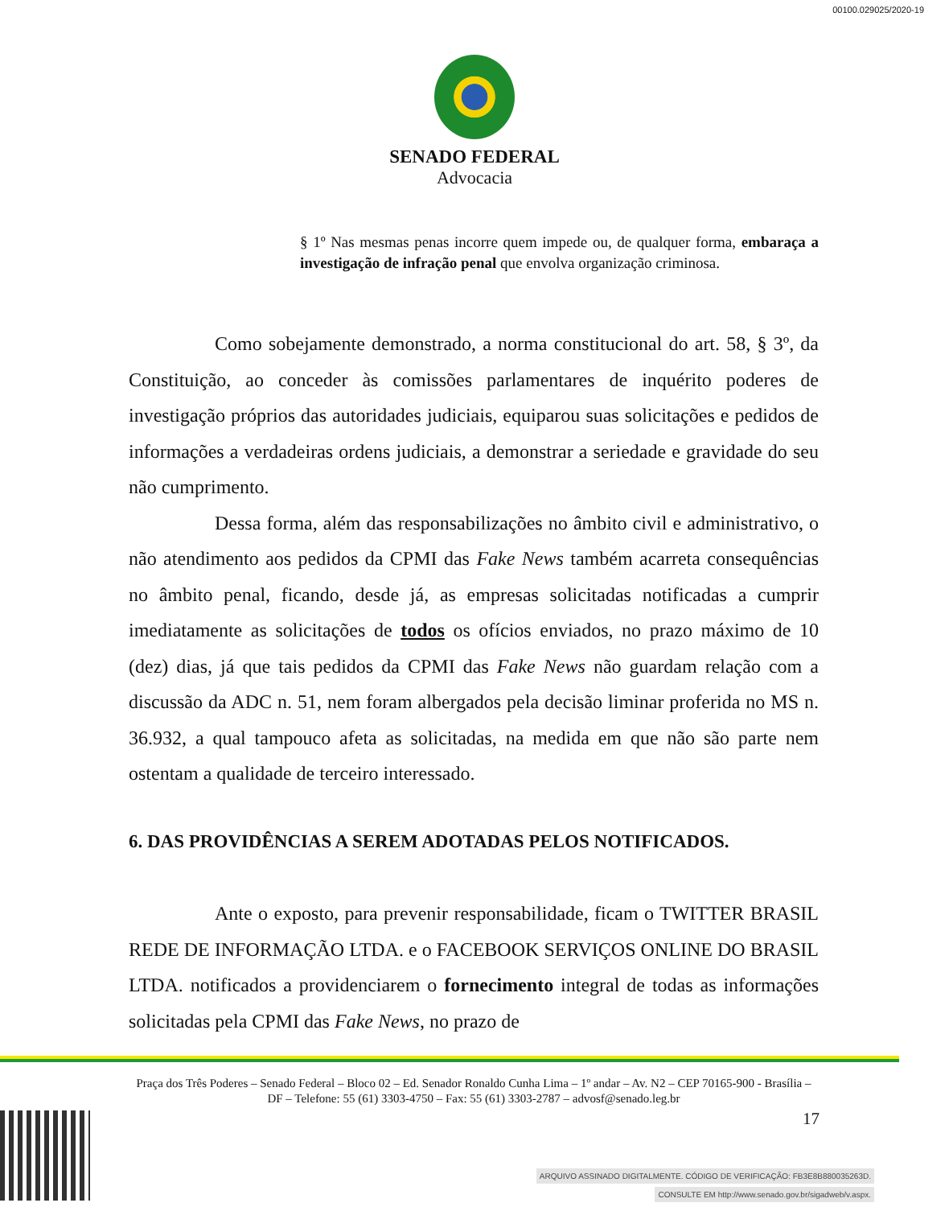00100.029025/2020-19
SENADO FEDERAL
Advocacia
§ 1º Nas mesmas penas incorre quem impede ou, de qualquer forma, embaraça a investigação de infração penal que envolva organização criminosa.
Como sobejamente demonstrado, a norma constitucional do art. 58, § 3º, da Constituição, ao conceder às comissões parlamentares de inquérito poderes de investigação próprios das autoridades judiciais, equiparou suas solicitações e pedidos de informações a verdadeiras ordens judiciais, a demonstrar a seriedade e gravidade do seu não cumprimento.
Dessa forma, além das responsabilizações no âmbito civil e administrativo, o não atendimento aos pedidos da CPMI das Fake News também acarreta consequências no âmbito penal, ficando, desde já, as empresas solicitadas notificadas a cumprir imediatamente as solicitações de todos os ofícios enviados, no prazo máximo de 10 (dez) dias, já que tais pedidos da CPMI das Fake News não guardam relação com a discussão da ADC n. 51, nem foram albergados pela decisão liminar proferida no MS n. 36.932, a qual tampouco afeta as solicitadas, na medida em que não são parte nem ostentam a qualidade de terceiro interessado.
6. DAS PROVIDÊNCIAS A SEREM ADOTADAS PELOS NOTIFICADOS.
Ante o exposto, para prevenir responsabilidade, ficam o TWITTER BRASIL REDE DE INFORMAÇÃO LTDA. e o FACEBOOK SERVIÇOS ONLINE DO BRASIL LTDA. notificados a providenciarem o fornecimento integral de todas as informações solicitadas pela CPMI das Fake News, no prazo de
Praça dos Três Poderes – Senado Federal – Bloco 02 – Ed. Senador Ronaldo Cunha Lima – 1º andar – Av. N2 – CEP 70165-900 - Brasília – DF – Telefone: 55 (61) 3303-4750 – Fax: 55 (61) 3303-2787 – advosf@senado.leg.br
17
ARQUIVO ASSINADO DIGITALMENTE. CÓDIGO DE VERIFICAÇÃO: FB3E8B880035263D.
CONSULTE EM http://www.senado.gov.br/sigadweb/v.aspx.